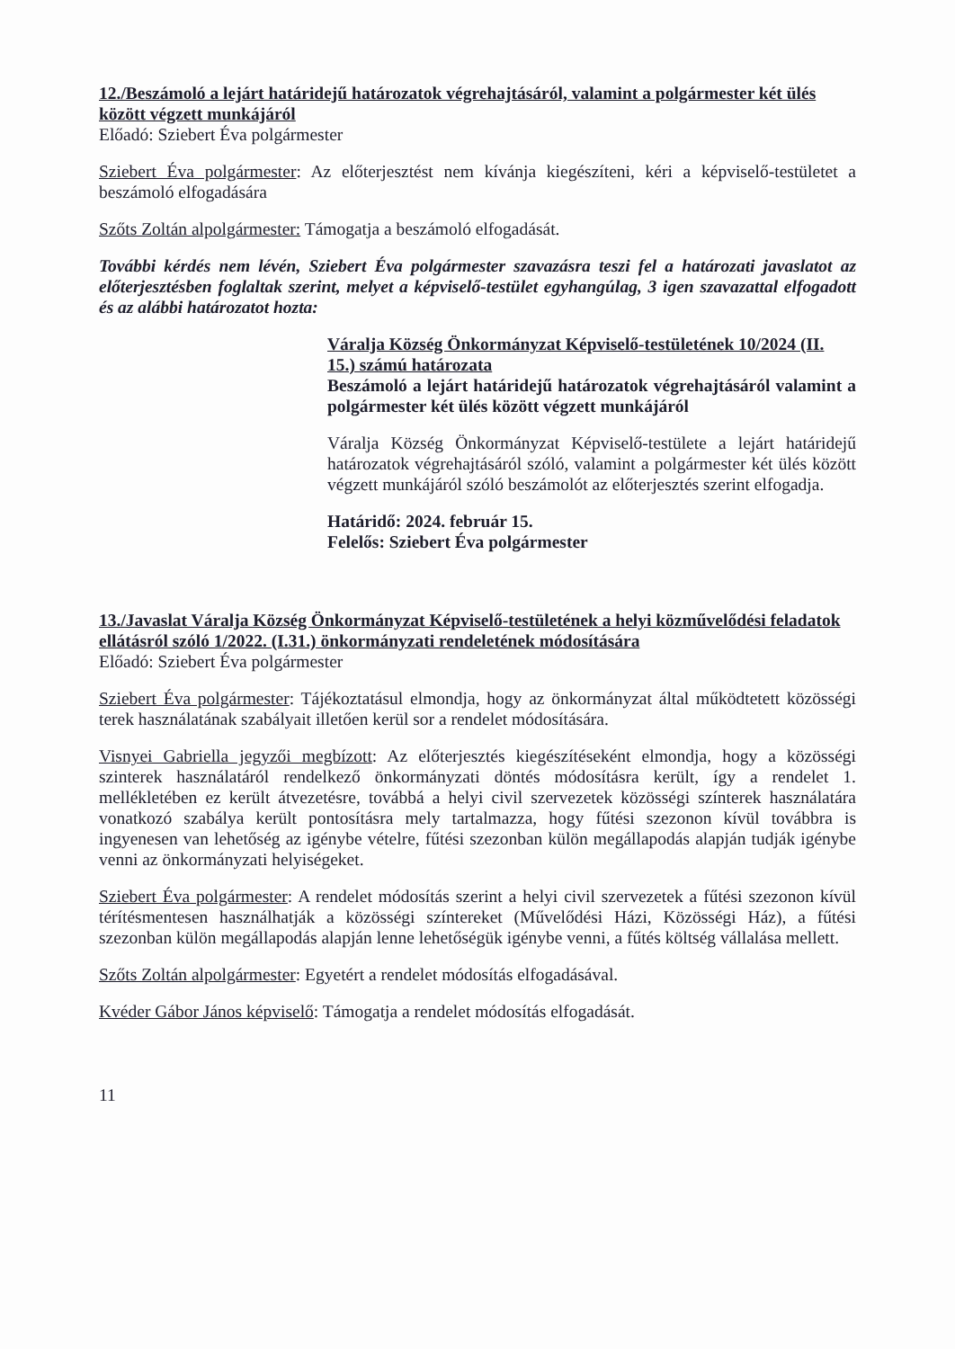12./Beszámoló a lejárt határidejű határozatok végrehajtásáról, valamint a polgármester két ülés között végzett munkájáról
Előadó: Sziebert Éva polgármester
Sziebert Éva polgármester: Az előterjesztést nem kívánja kiegészíteni, kéri a képviselő-testületet a beszámoló elfogadására
Szőts Zoltán alpolgármester: Támogatja a beszámoló elfogadását.
További kérdés nem lévén, Sziebert Éva polgármester szavazásra teszi fel a határozati javaslatot az előterjesztésben foglaltak szerint, melyet a képviselő-testület egyhangúlag, 3 igen szavazattal elfogadott és az alábbi határozatot hozta:
Váralja Község Önkormányzat Képviselő-testületének 10/2024 (II. 15.) számú határozata
Beszámoló a lejárt határidejű határozatok végrehajtásáról valamint a polgármester két ülés között végzett munkájáról
Váralja Község Önkormányzat Képviselő-testülete a lejárt határidejű határozatok végrehajtásáról szóló, valamint a polgármester két ülés között végzett munkájáról szóló beszámolót az előterjesztés szerint elfogadja.
Határidő: 2024. február 15.
Felelős: Sziebert Éva polgármester
13./Javaslat Váralja Község Önkormányzat Képviselő-testületének a helyi közművelődési feladatok ellátásról szóló 1/2022. (I.31.) önkormányzati rendeletének módosítására
Előadó: Sziebert Éva polgármester
Sziebert Éva polgármester: Tájékoztatásul elmondja, hogy az önkormányzat által működtetett közösségi terek használatának szabályait illetően kerül sor a rendelet módosítására.
Visnyei Gabriella jegyzői megbízott: Az előterjesztés kiegészítéseként elmondja, hogy a közösségi szinterek használatáról rendelkező önkormányzati döntés módosításra került, így a rendelet 1. mellékletében ez került átvezetésre, továbbá a helyi civil szervezetek közösségi színterek használatára vonatkozó szabálya került pontosításra mely tartalmazza, hogy fűtési szezonon kívül továbbra is ingyenesen van lehetőség az igénybe vételre, fűtési szezonban külön megállapodás alapján tudják igénybe venni az önkormányzati helyiségeket.
Sziebert Éva polgármester: A rendelet módosítás szerint a helyi civil szervezetek a fűtési szezonon kívül térítésmentesen használhatják a közösségi színtereket (Művelődési Házi, Közösségi Ház), a fűtési szezonban külön megállapodás alapján lenne lehetőségük igénybe venni, a fűtés költség vállalása mellett.
Szőts Zoltán alpolgármester: Egyetért a rendelet módosítás elfogadásával.
Kvéder Gábor János képviselő: Támogatja a rendelet módosítás elfogadását.
11